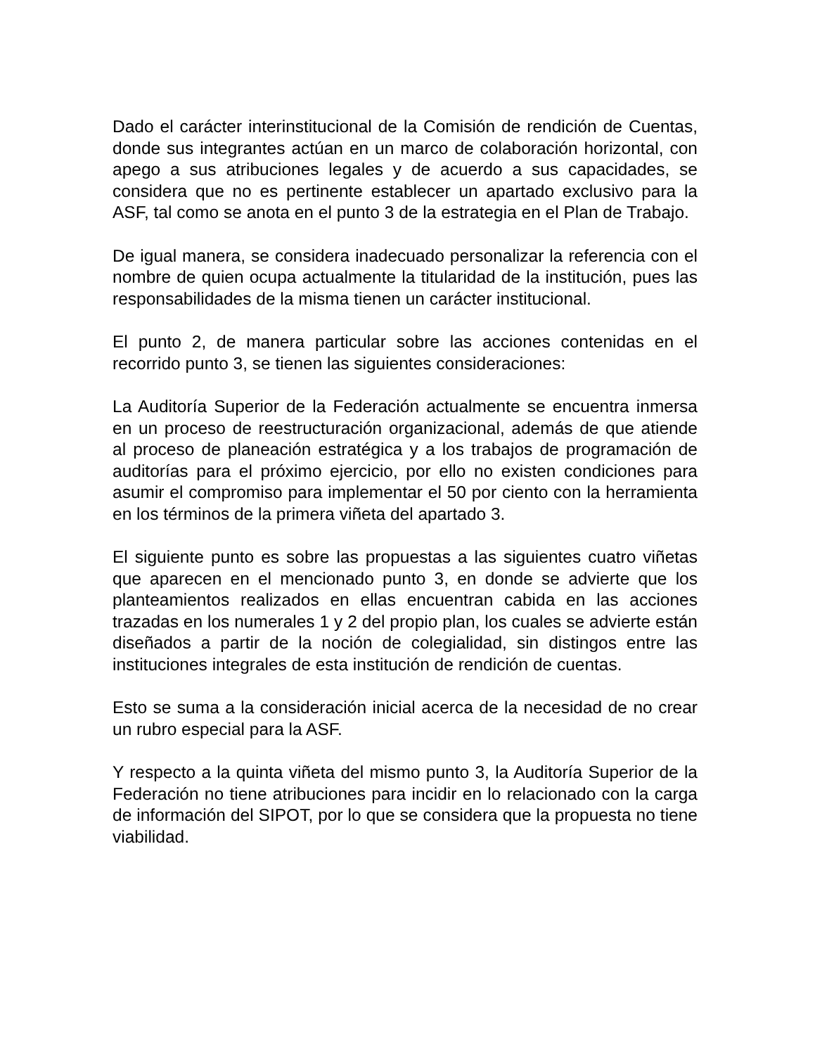Dado el carácter interinstitucional de la Comisión de rendición de Cuentas, donde sus integrantes actúan en un marco de colaboración horizontal, con apego a sus atribuciones legales y de acuerdo a sus capacidades, se considera que no es pertinente establecer un apartado exclusivo para la ASF, tal como se anota en el punto 3 de la estrategia en el Plan de Trabajo.
De igual manera, se considera inadecuado personalizar la referencia con el nombre de quien ocupa actualmente la titularidad de la institución, pues las responsabilidades de la misma tienen un carácter institucional.
El punto 2, de manera particular sobre las acciones contenidas en el recorrido punto 3, se tienen las siguientes consideraciones:
La Auditoría Superior de la Federación actualmente se encuentra inmersa en un proceso de reestructuración organizacional, además de que atiende al proceso de planeación estratégica y a los trabajos de programación de auditorías para el próximo ejercicio, por ello no existen condiciones para asumir el compromiso para implementar el 50 por ciento con la herramienta en los términos de la primera viñeta del apartado 3.
El siguiente punto es sobre las propuestas a las siguientes cuatro viñetas que aparecen en el mencionado punto 3, en donde se advierte que los planteamientos realizados en ellas encuentran cabida en las acciones trazadas en los numerales 1 y 2 del propio plan, los cuales se advierte están diseñados a partir de la noción de colegialidad, sin distingos entre las instituciones integrales de esta institución de rendición de cuentas.
Esto se suma a la consideración inicial acerca de la necesidad de no crear un rubro especial para la ASF.
Y respecto a la quinta viñeta del mismo punto 3, la Auditoría Superior de la Federación no tiene atribuciones para incidir en lo relacionado con la carga de información del SIPOT, por lo que se considera que la propuesta no tiene viabilidad.